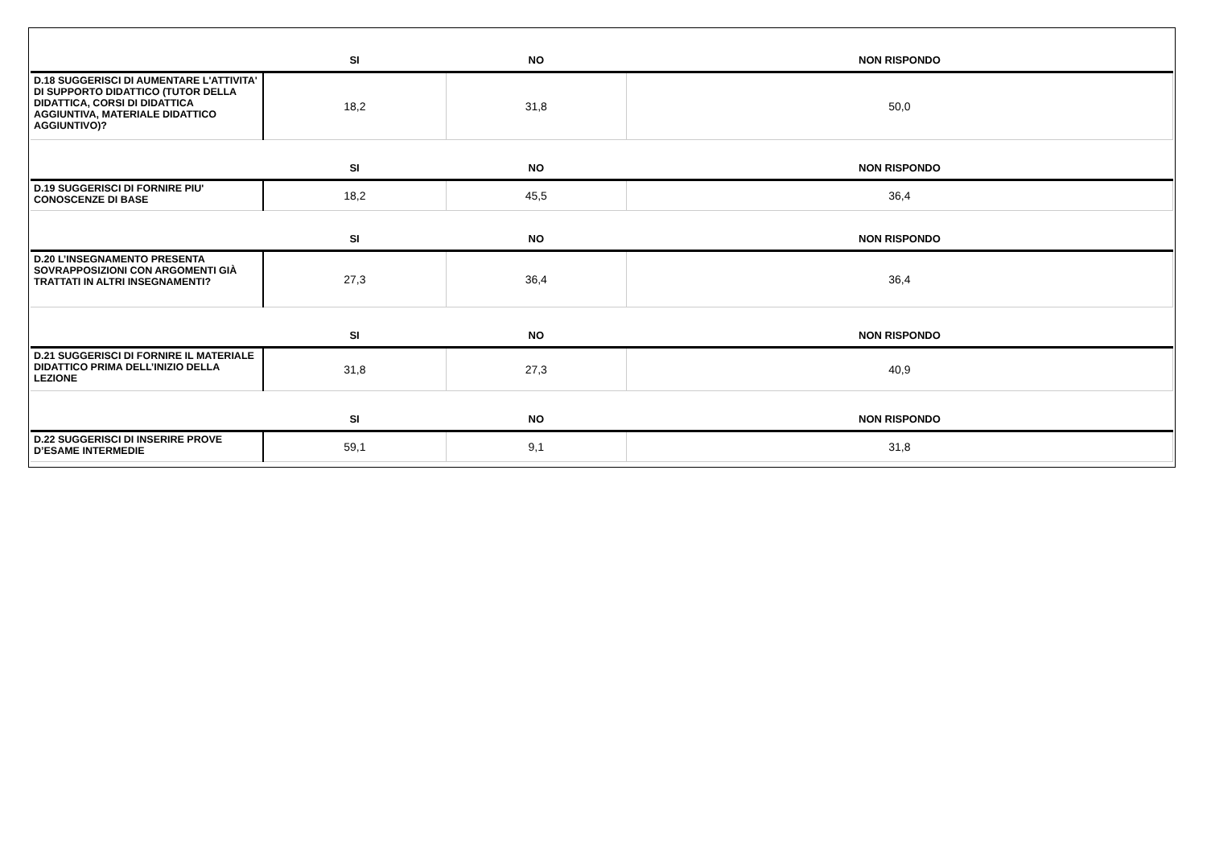| | SI | NO | NON RISPONDO |
| --- | --- | --- | --- |
| D.18 SUGGERISCI DI AUMENTARE L'ATTIVITA' DI SUPPORTO DIDATTICO (TUTOR DELLA DIDATTICA, CORSI DI DIDATTICA AGGIUNTIVA, MATERIALE DIDATTICO AGGIUNTIVO)? | 18,2 | 31,8 | 50,0 |
| | SI | NO | NON RISPONDO |
| D.19 SUGGERISCI DI FORNIRE PIU' CONOSCENZE DI BASE | 18,2 | 45,5 | 36,4 |
| | SI | NO | NON RISPONDO |
| D.20 L’INSEGNAMENTO PRESENTA SOVRAPPOSIZIONI CON ARGOMENTI GIÀ TRATTATI IN ALTRI INSEGNAMENTI? | 27,3 | 36,4 | 36,4 |
| | SI | NO | NON RISPONDO |
| D.21 SUGGERISCI DI FORNIRE IL MATERIALE DIDATTICO PRIMA DELL’INIZIO DELLA LEZIONE | 31,8 | 27,3 | 40,9 |
| | SI | NO | NON RISPONDO |
| D.22 SUGGERISCI DI INSERIRE PROVE D’ESAME INTERMEDIE | 59,1 | 9,1 | 31,8 |